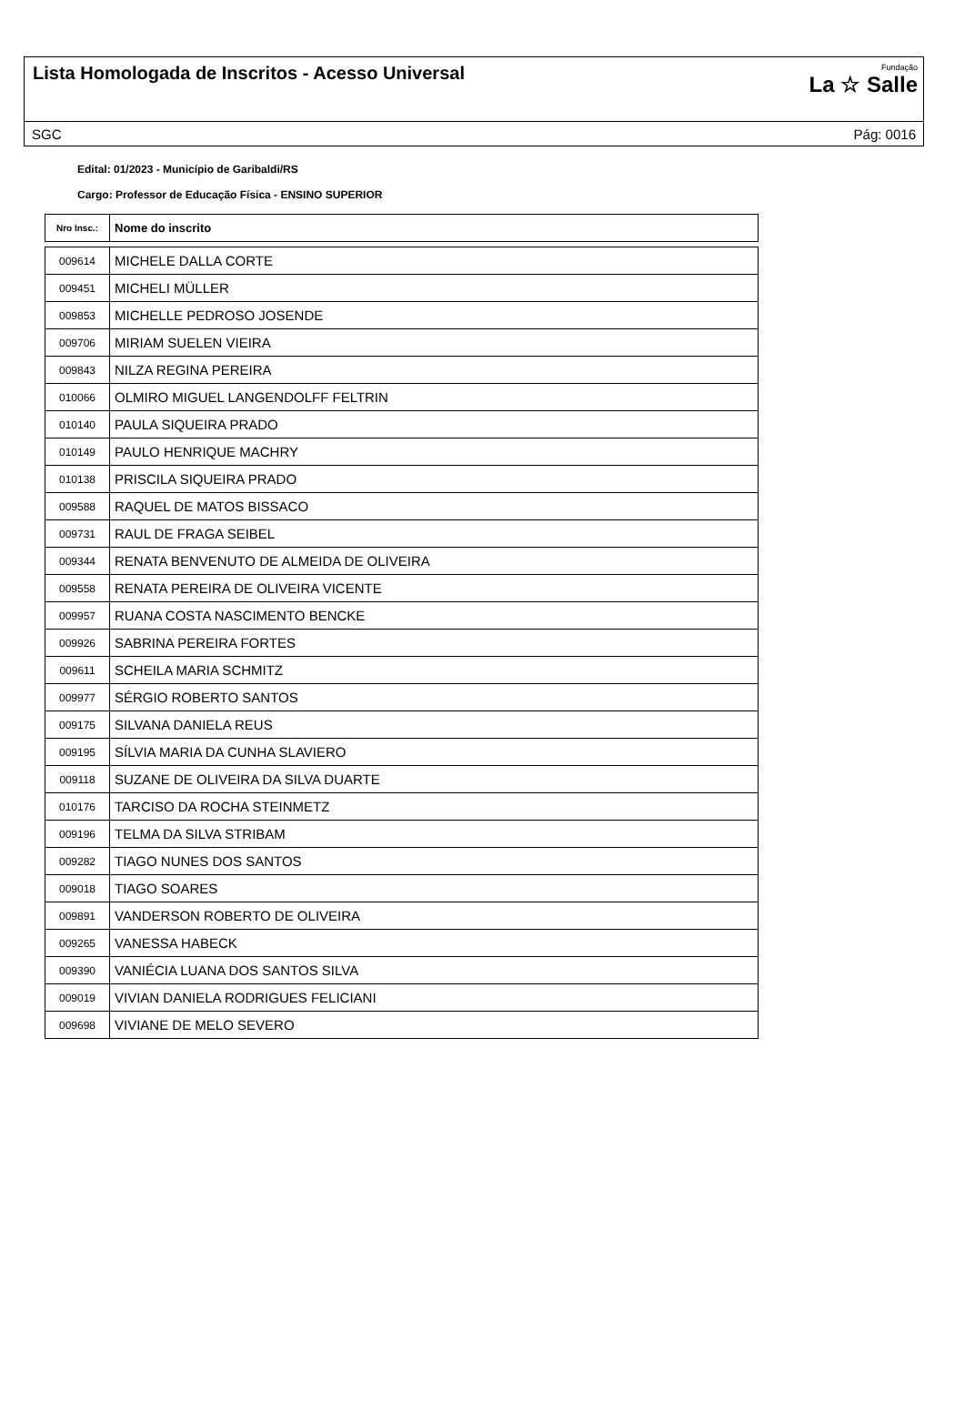Lista Homologada de Inscritos - Acesso Universal
Fundação
La ☆ Salle
SGC Pág: 0016
Edital: 01/2023 - Município de Garibaldi/RS
Cargo: Professor de Educação Física - ENSINO SUPERIOR
| Nro Insc.: | Nome do inscrito |
| --- | --- |
| 009614 | MICHELE DALLA CORTE |
| 009451 | MICHELI MÜLLER |
| 009853 | MICHELLE PEDROSO JOSENDE |
| 009706 | MIRIAM SUELEN VIEIRA |
| 009843 | NILZA REGINA PEREIRA |
| 010066 | OLMIRO MIGUEL LANGENDOLFF FELTRIN |
| 010140 | PAULA SIQUEIRA PRADO |
| 010149 | PAULO HENRIQUE MACHRY |
| 010138 | PRISCILA SIQUEIRA PRADO |
| 009588 | RAQUEL DE MATOS BISSACO |
| 009731 | RAUL DE FRAGA SEIBEL |
| 009344 | RENATA BENVENUTO DE ALMEIDA DE OLIVEIRA |
| 009558 | RENATA PEREIRA DE OLIVEIRA VICENTE |
| 009957 | RUANA COSTA NASCIMENTO BENCKE |
| 009926 | SABRINA PEREIRA FORTES |
| 009611 | SCHEILA MARIA SCHMITZ |
| 009977 | SÉRGIO ROBERTO SANTOS |
| 009175 | SILVANA DANIELA REUS |
| 009195 | SÍLVIA MARIA DA CUNHA SLAVIERO |
| 009118 | SUZANE DE OLIVEIRA DA SILVA DUARTE |
| 010176 | TARCISO DA ROCHA STEINMETZ |
| 009196 | TELMA DA SILVA STRIBAM |
| 009282 | TIAGO NUNES DOS SANTOS |
| 009018 | TIAGO SOARES |
| 009891 | VANDERSON ROBERTO DE OLIVEIRA |
| 009265 | VANESSA HABECK |
| 009390 | VANIÉCIA LUANA DOS SANTOS SILVA |
| 009019 | VIVIAN DANIELA RODRIGUES FELICIANI |
| 009698 | VIVIANE DE MELO SEVERO |